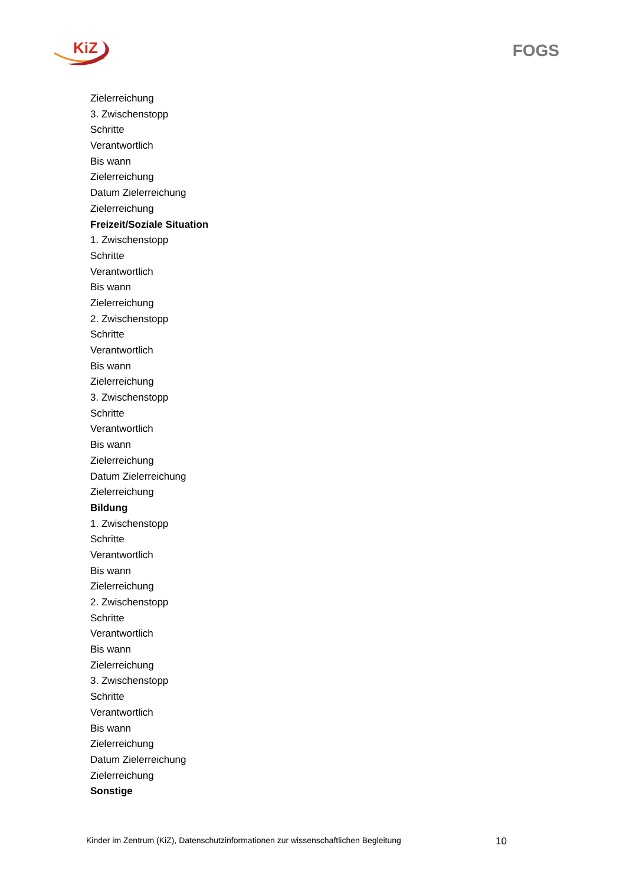KiZ FOGS
Zielerreichung
3. Zwischenstopp
Schritte
Verantwortlich
Bis wann
Zielerreichung
Datum Zielerreichung
Zielerreichung
Freizeit/Soziale Situation
1. Zwischenstopp
Schritte
Verantwortlich
Bis wann
Zielerreichung
2. Zwischenstopp
Schritte
Verantwortlich
Bis wann
Zielerreichung
3. Zwischenstopp
Schritte
Verantwortlich
Bis wann
Zielerreichung
Datum Zielerreichung
Zielerreichung
Bildung
1. Zwischenstopp
Schritte
Verantwortlich
Bis wann
Zielerreichung
2. Zwischenstopp
Schritte
Verantwortlich
Bis wann
Zielerreichung
3. Zwischenstopp
Schritte
Verantwortlich
Bis wann
Zielerreichung
Datum Zielerreichung
Zielerreichung
Sonstige
Kinder im Zentrum (KiZ), Datenschutzinformationen zur wissenschaftlichen Begleitung 10